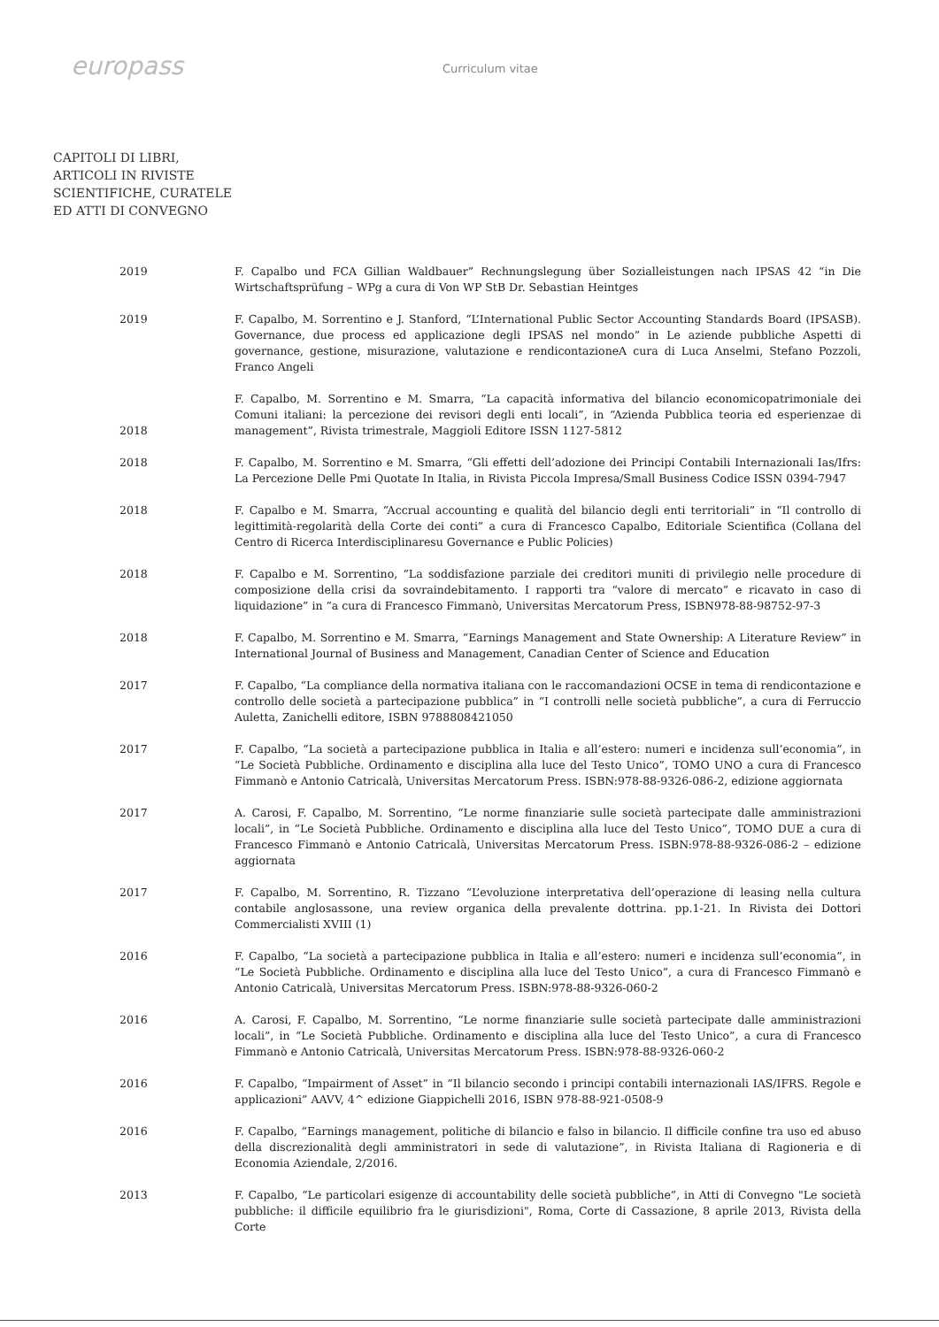europass
Curriculum vitae
CAPITOLI DI LIBRI,
ARTICOLI IN RIVISTE
SCIENTIFICHE, CURATELE
ED ATTI DI CONVEGNO
2019 F. Capalbo und FCA Gillian Waldbauer” Rechnungslegung über Sozialleistungen nach IPSAS 42 “in Die Wirtschaftsprüfung – WPg a cura di Von WP StB Dr. Sebastian Heintges
2019 F. Capalbo, M. Sorrentino e J. Stanford, “L’International Public Sector Accounting Standards Board (IPSASB). Governance, due process ed applicazione degli IPSAS nel mondo” in Le aziende pubbliche Aspetti di governance, gestione, misurazione, valutazione e rendicontazioneA cura di Luca Anselmi, Stefano Pozzoli, Franco Angeli
2018
F. Capalbo, M. Sorrentino e M. Smarra, “La capacità informativa del bilancio economicopatrimoniale dei Comuni italiani: la percezione dei revisori degli enti locali”, in “Azienda Pubblica teoria ed esperienzae di management”, Rivista trimestrale, Maggioli Editore ISSN 1127-5812
2018 F. Capalbo, M. Sorrentino e M. Smarra, “Gli effetti dell’adozione dei Principi Contabili Internazionali Ias/Ifrs: La Percezione Delle Pmi Quotate In Italia, in Rivista Piccola Impresa/Small Business Codice ISSN 0394-7947
2018 F. Capalbo e M. Smarra, “Accrual accounting e qualità del bilancio degli enti territoriali” in “Il controllo di legittimità-regolarità della Corte dei conti” a cura di Francesco Capalbo, Editoriale Scientifica (Collana del Centro di Ricerca Interdisciplinaresu Governance e Public Policies)
2018 F. Capalbo e M. Sorrentino, “La soddisfazione parziale dei creditori muniti di privilegio nelle procedure di composizione della crisi da sovraindebitamento. I rapporti tra “valore di mercato” e ricavato in caso di liquidazione” in “a cura di Francesco Fimmanò, Universitas Mercatorum Press, ISBN978-88-98752-97-3
2018 F. Capalbo, M. Sorrentino e M. Smarra, “Earnings Management and State Ownership: A Literature Review” in International Journal of Business and Management, Canadian Center of Science and Education
2017 F. Capalbo, “La compliance della normativa italiana con le raccomandazioni OCSE in tema di rendicontazione e controllo delle società a partecipazione pubblica” in “I controlli nelle società pubbliche”, a cura di Ferruccio Auletta, Zanichelli editore, ISBN 9788808421050
2017 F. Capalbo, “La società a partecipazione pubblica in Italia e all’estero: numeri e incidenza sull’economia”, in “Le Società Pubbliche. Ordinamento e disciplina alla luce del Testo Unico”, TOMO UNO a cura di Francesco Fimmanò e Antonio Catricalà, Universitas Mercatorum Press. ISBN:978-88-9326-086-2, edizione aggiornata
2017 A. Carosi, F. Capalbo, M. Sorrentino, “Le norme finanziarie sulle società partecipate dalle amministrazioni locali”, in “Le Società Pubbliche. Ordinamento e disciplina alla luce del Testo Unico”, TOMO DUE a cura di Francesco Fimmanò e Antonio Catricalà, Universitas Mercatorum Press. ISBN:978-88-9326-086-2 – edizione aggiornata
2017 F. Capalbo, M. Sorrentino, R. Tizzano “L’evoluzione interpretativa dell’operazione di leasing nella cultura contabile anglosassone, una review organica della prevalente dottrina. pp.1-21. In Rivista dei Dottori Commercialisti XVIII (1)
2016 F. Capalbo, “La società a partecipazione pubblica in Italia e all’estero: numeri e incidenza sull’economia”, in “Le Società Pubbliche. Ordinamento e disciplina alla luce del Testo Unico”, a cura di Francesco Fimmanò e Antonio Catricalà, Universitas Mercatorum Press. ISBN:978-88-9326-060-2
2016 A. Carosi, F. Capalbo, M. Sorrentino, “Le norme finanziarie sulle società partecipate dalle amministrazioni locali”, in “Le Società Pubbliche. Ordinamento e disciplina alla luce del Testo Unico”, a cura di Francesco Fimmanò e Antonio Catricalà, Universitas Mercatorum Press. ISBN:978-88-9326-060-2
2016 F. Capalbo, “Impairment of Asset” in “Il bilancio secondo i principi contabili internazionali IAS/IFRS. Regole e applicazioni” AAVV, 4^ edizione Giappichelli 2016, ISBN 978-88-921-0508-9
2016 F. Capalbo, “Earnings management, politiche di bilancio e falso in bilancio. Il difficile confine tra uso ed abuso della discrezionalità degli amministratori in sede di valutazione”, in Rivista Italiana di Ragioneria e di Economia Aziendale, 2/2016.
2013 F. Capalbo, “Le particolari esigenze di accountability delle società pubbliche”, in Atti di Convegno "Le società pubbliche: il difficile equilibrio fra le giurisdizioni", Roma, Corte di Cassazione, 8 aprile 2013, Rivista della Corte